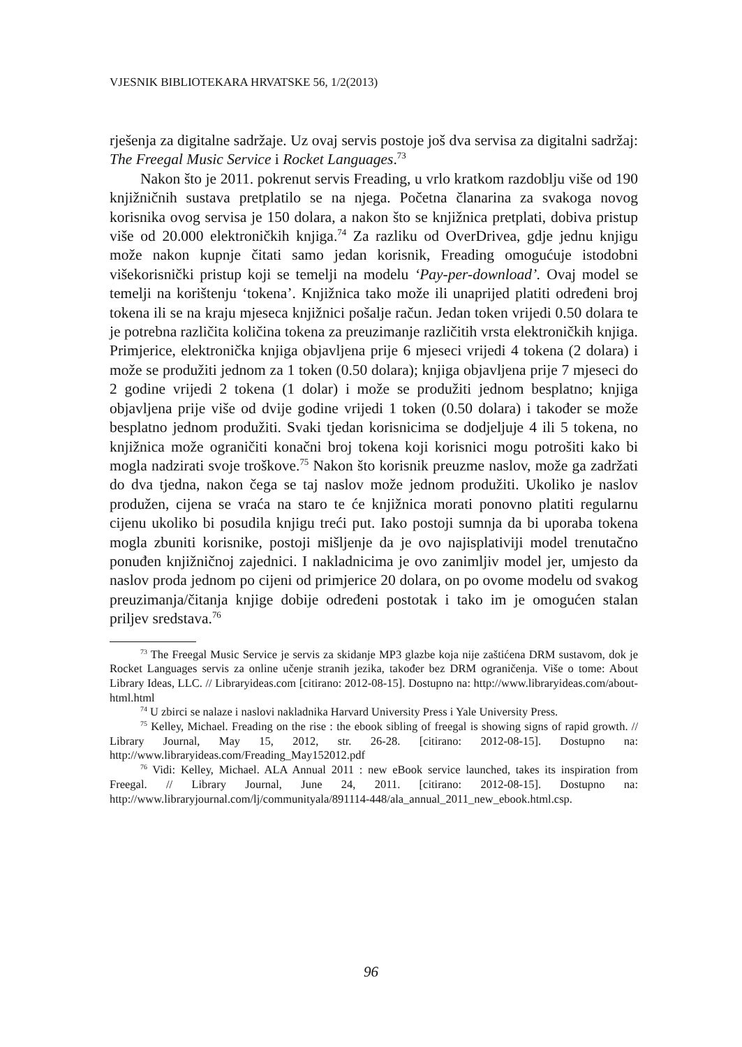VJESNIK BIBLIOTEKARA HRVATSKE 56, 1/2(2013)
rješenja za digitalne sadržaje. Uz ovaj servis postoje još dva servisa za digitalni sadržaj: The Freegal Music Service i Rocket Languages.<sup>73</sup>
Nakon što je 2011. pokrenut servis Freading, u vrlo kratkom razdoblju više od 190 knjižničnih sustava pretplatilo se na njega. Početna članarina za svakoga novog korisnika ovog servisa je 150 dolara, a nakon što se knjižnica pretplati, dobiva pristup više od 20.000 elektroničkih knjiga.<sup>74</sup> Za razliku od OverDrivea, gdje jednu knjigu može nakon kupnje čitati samo jedan korisnik, Freading omogućuje istodobni višekorisnički pristup koji se temelji na modelu ‘Pay-per-download’. Ovaj model se temelji na korištenju ‘tokena’. Knjižnica tako može ili unaprijed platiti određeni broj tokena ili se na kraju mjeseca knjižnici pošalje račun. Jedan token vrijedi 0.50 dolara te je potrebna različita količina tokena za preuzimanje različitih vrsta elektroničkih knjiga. Primjerice, elektronička knjiga objavljena prije 6 mjeseci vrijedi 4 tokena (2 dolara) i može se produžiti jednom za 1 token (0.50 dolara); knjiga objavljena prije 7 mjeseci do 2 godine vrijedi 2 tokena (1 dolar) i može se produžiti jednom besplatno; knjiga objavljena prije više od dvije godine vrijedi 1 token (0.50 dolara) i također se može besplatno jednom produžiti. Svaki tjedan korisnicima se dodjeljuje 4 ili 5 tokena, no knjižnica može ograničiti konačni broj tokena koji korisnici mogu potrošiti kako bi mogla nadzirati svoje troškove.<sup>75</sup> Nakon što korisnik preuzme naslov, može ga zadržati do dva tjedna, nakon čega se taj naslov može jednom produžiti. Ukoliko je naslov produžen, cijena se vraća na staro te će knjižnica morati ponovno platiti regularnu cijenu ukoliko bi posudila knjigu treći put. Iako postoji sumnja da bi uporaba tokena mogla zbuniti korisnike, postoji mišljenje da je ovo najisplativiji model trenutačno ponuđen knjižničnoj zajednici. I nakladnicima je ovo zanimljiv model jer, umjesto da naslov proda jednom po cijeni od primjerice 20 dolara, on po ovome modelu od svakog preuzimanja/čitanja knjige dobije određeni postotak i tako im je omogućen stalan priljev sredstava.<sup>76</sup>
<sup>73</sup> The Freegal Music Service je servis za skidanje MP3 glazbe koja nije zaštićena DRM sustavom, dok je Rocket Languages servis za online učenje stranih jezika, također bez DRM ograničenja. Više o tome: About Library Ideas, LLC. // Libraryideas.com [citirano: 2012-08-15]. Dostupno na: http://www.libraryideas.com/about-html.html
<sup>74</sup> U zbirci se nalaze i naslovi nakladnika Harvard University Press i Yale University Press.
<sup>75</sup> Kelley, Michael. Freading on the rise : the ebook sibling of freegal is showing signs of rapid growth. // Library Journal, May 15, 2012, str. 26-28. [citirano: 2012-08-15]. Dostupno na: http://www.libraryideas.com/Freading_May152012.pdf
<sup>76</sup> Vidi: Kelley, Michael. ALA Annual 2011 : new eBook service launched, takes its inspiration from Freegal. // Library Journal, June 24, 2011. [citirano: 2012-08-15]. Dostupno na: http://www.libraryjournal.com/lj/communityala/891114-448/ala_annual_2011_new_ebook.html.csp.
96